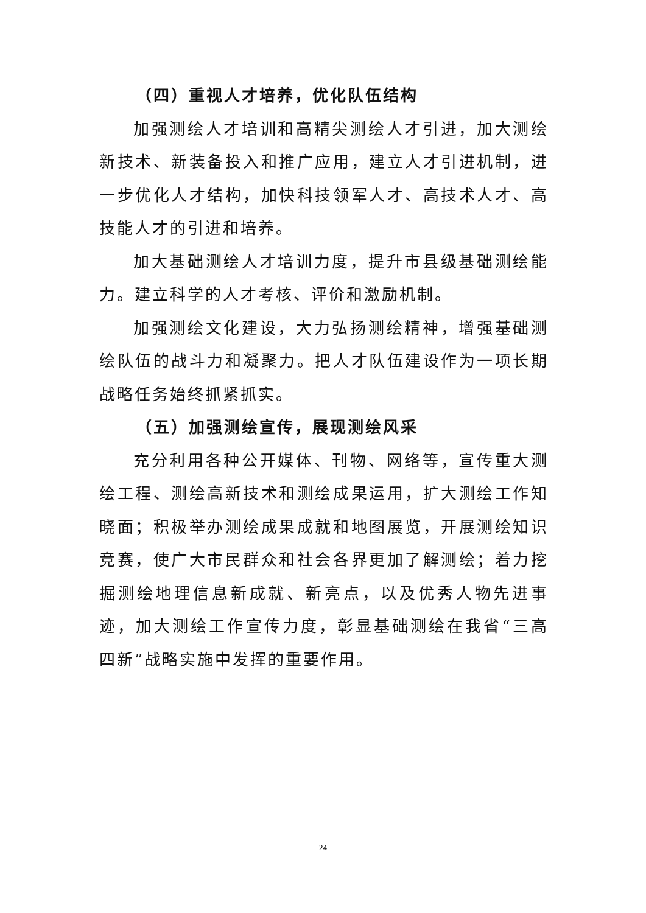（四）重视人才培养，优化队伍结构
加强测绘人才培训和高精尖测绘人才引进，加大测绘新技术、新装备投入和推广应用，建立人才引进机制，进一步优化人才结构，加快科技领军人才、高技术人才、高技能人才的引进和培养。
加大基础测绘人才培训力度，提升市县级基础测绘能力。建立科学的人才考核、评价和激励机制。
加强测绘文化建设，大力弘扬测绘精神，增强基础测绘队伍的战斗力和凝聚力。把人才队伍建设作为一项长期战略任务始终抓紧抓实。
（五）加强测绘宣传，展现测绘风采
充分利用各种公开媒体、刊物、网络等，宣传重大测绘工程、测绘高新技术和测绘成果运用，扩大测绘工作知晓面；积极举办测绘成果成就和地图展览，开展测绘知识竞赛，使广大市民群众和社会各界更加了解测绘；着力挖掘测绘地理信息新成就、新亮点，以及优秀人物先进事迹，加大测绘工作宣传力度，彰显基础测绘在我省“三高四新”战略实施中发挥的重要作用。
24